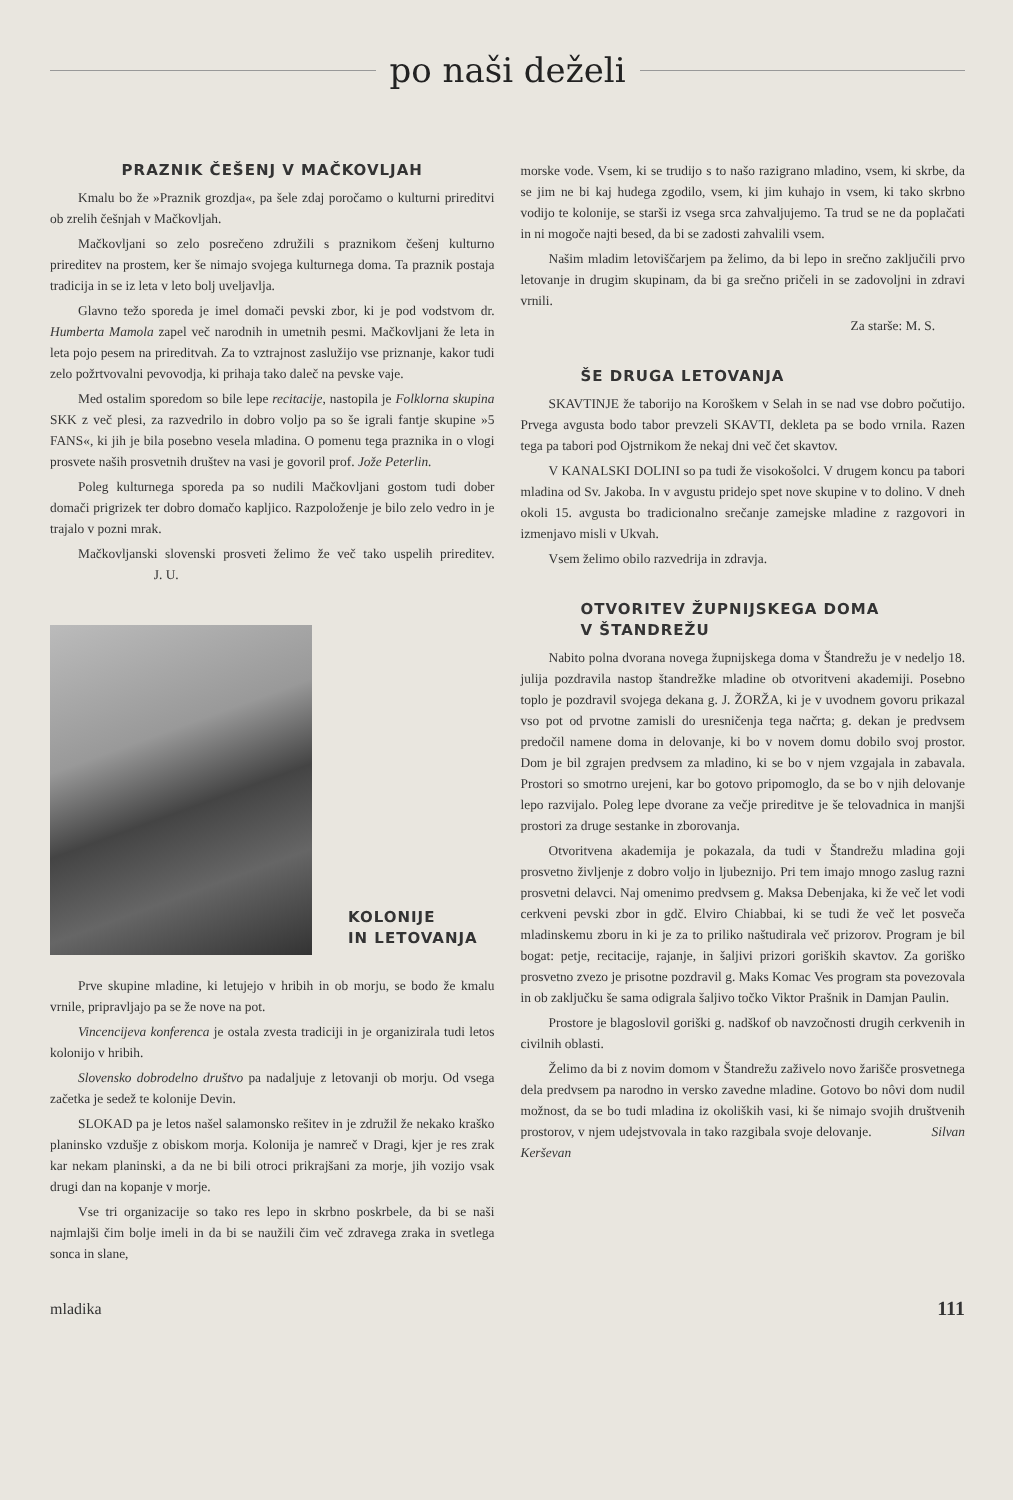po naši deželi
PRAZNIK ČEŠENJ V MAČKOVLJAH
Kmalu bo že »Praznik grozdja«, pa šele zdaj poročamo o kulturni prireditvi ob zrelih češnjah v Mačkovljah.
Mačkovljani so zelo posrečeno združili s praznikom češenj kulturno prireditev na prostem, ker še nimajo svojega kulturnega doma. Ta praznik postaja tradicija in se iz leta v leto bolj uveljavlja.
Glavno težo sporeda je imel domači pevski zbor, ki je pod vodstvom dr. Humberta Mamola zapel več narodnih in umetnih pesmi. Mačkovljani že leta in leta pojo pesem na prireditvah. Za to vztrajnost zaslužijo vse priznanje, kakor tudi zelo požrtvovalni pevovodja, ki prihaja tako daleč na pevske vaje.
Med ostalim sporedom so bile lepe recitacije, nastopila je Folklorna skupina SKK z več plesi, za razvedrilo in dobro voljo pa so še igrali fantje skupine »5 FANS«, ki jih je bila posebno vesela mladina. O pomenu tega praznika in o vlogi prosvete naših prosvetnih društev na vasi je govoril prof. Jože Peterlin.
Poleg kulturnega sporeda pa so nudili Mačkovljani gostom tudi dober domači prigrizek ter dobro domačo kapljico. Razpoloženje je bilo zelo vedro in je trajalo v pozni mrak.
Mačkovljanski slovenski prosveti želimo že več tako uspelih prireditev. J. U.
KOLONIJE
IN LETOVANJA
Prve skupine mladine, ki letujejo v hribih in ob morju, se bodo že kmalu vrnile, pripravljajo pa se že nove na pot.
Vincencijeva konferenca je ostala zvesta tradiciji in je organizirala tudi letos kolonijo v hribih.
Slovensko dobrodelno društvo pa nadaljuje z letovanji ob morju. Od vsega začetka je sedež te kolonije Devin.
SLOKAD pa je letos našel salamonsko rešitev in je združil že nekako kraško planinsko vzdušje z obiskom morja. Kolonija je namreč v Dragi, kjer je res zrak kar nekam planinski, a da ne bi bili otroci prikrajšani za morje, jih vozijo vsak drugi dan na kopanje v morje.
Vse tri organizacije so tako res lepo in skrbno poskrbele, da bi se naši najmlajši čim bolje imeli in da bi se naužili čim več zdravega zraka in svetlega sonca in slane,
morske vode. Vsem, ki se trudijo s to našo razigrano mladino, vsem, ki skrbe, da se jim ne bi kaj hudega zgodilo, vsem, ki jim kuhajo in vsem, ki tako skrbno vodijo te kolonije, se starši iz vsega srca zahvaljujemo. Ta trud se ne da poplačati in ni mogoče najti besed, da bi se zadosti zahvalili vsem.
Našim mladim letoviščarjem pa želimo, da bi lepo in srečno zaključili prvo letovanje in drugim skupinam, da bi ga srečno pričeli in se zadovoljni in zdravi vrnili.
Za starše: M. S.
ŠE DRUGA LETOVANJA
SKAVTINJE že taborijo na Koroškem v Selah in se nad vse dobro počutijo. Prvega avgusta bodo tabor prevzeli SKAVTI, dekleta pa se bodo vrnila. Razen tega pa tabori pod Ojstrnikom že nekaj dni več čet skavtov.
V KANALSKI DOLINI so pa tudi že visokošolci. V drugem koncu pa tabori mladina od Sv. Jakoba. In v avgustu pridejo spet nove skupine v to dolino. V dneh okoli 15. avgusta bo tradicionalno srečanje zamejske mladine z razgovori in izmenjavo misli v Ukvah.
Vsem želimo obilo razvedrija in zdravja.
OTVORITEV ŽUPNIJSKEGA DOMA
V ŠTANDREŽU
Nabito polna dvorana novega župnijskega doma v Štandrežu je v nedeljo 18. julija pozdravila nastop štandrežke mladine ob otvoritveni akademiji. Posebno toplo je pozdravil svojega dekana g. J. ŽORŽA, ki je v uvodnem govoru prikazal vso pot od prvotne zamisli do uresničenja tega načrta; g. dekan je predvsem predočil namene doma in delovanje, ki bo v novem domu dobilo svoj prostor. Dom je bil zgrajen predvsem za mladino, ki se bo v njem vzgajala in zabavala. Prostori so smotrno urejeni, kar bo gotovo pripomoglo, da se bo v njih delovanje lepo razvijalo. Poleg lepe dvorane za večje prireditve je še telovadnica in manjši prostori za druge sestanke in zborovanja.
Otvoritvena akademija je pokazala, da tudi v Štandrežu mladina goji prosvetno življenje z dobro voljo in ljubeznijo. Pri tem imajo mnogo zaslug razni prosvetni delavci. Naj omenimo predvsem g. Maksa Debenjaka, ki že več let vodi cerkveni pevski zbor in gdč. Elviro Chiabbai, ki se tudi že več let posveča mladinskemu zboru in ki je za to priliko naštudirala več prizorov. Program je bil bogat: petje, recitacije, rajanje, in šaljivi prizori goriških skavtov. Za goriško prosvetno zvezo je prisotne pozdravil g. Maks Komac Ves program sta povezovala in ob zaključku še sama odigrala šaljivo točko Viktor Prašnik in Damjan Paulin.
Prostore je blagoslovil goriški g. nadškof ob navzočnosti drugih cerkvenih in civilnih oblasti.
Želimo da bi z novim domom v Štandrežu zaživelo novo žarišče prosvetnega dela predvsem pa narodno in versko zavedne mladine. Gotovo bo nôvi dom nudil možnost, da se bo tudi mladina iz okoliških vasi, ki še nimajo svojih društvenih prostorov, v njem udejstvovala in tako razgibala svoje delovanje. Silvan Kerševan
mladika 111